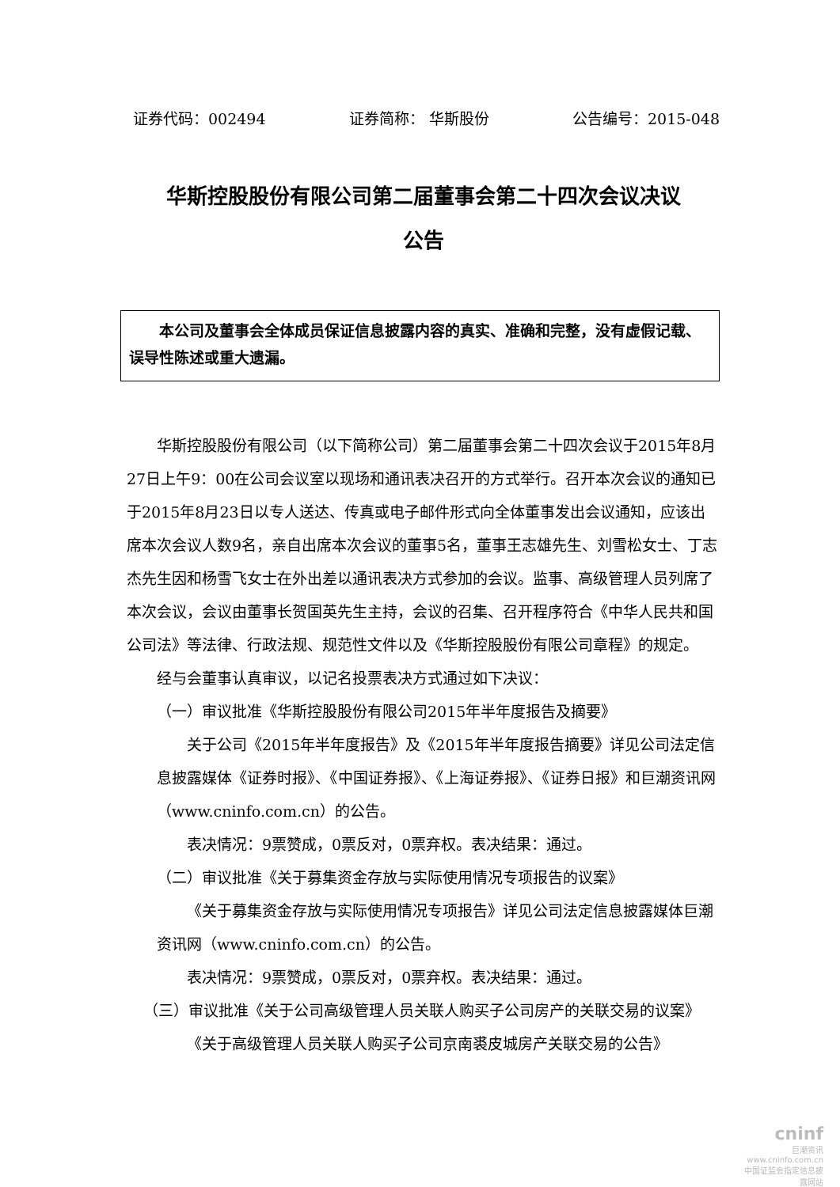证券代码：002494 证券简称： 华斯股份 公告编号：2015-048
华斯控股股份有限公司第二届董事会第二十四次会议决议
公告
本公司及董事会全体成员保证信息披露内容的真实、准确和完整，没有虚假记载、误导性陈述或重大遗漏。
华斯控股股份有限公司（以下简称公司）第二届董事会第二十四次会议于2015年8月27日上午9：00在公司会议室以现场和通讯表决召开的方式举行。召开本次会议的通知已于2015年8月23日以专人送达、传真或电子邮件形式向全体董事发出会议通知，应该出席本次会议人数9名，亲自出席本次会议的董事5名，董事王志雄先生、刘雪松女士、丁志杰先生因和杨雪飞女士在外出差以通讯表决方式参加的会议。监事、高级管理人员列席了本次会议，会议由董事长贺国英先生主持，会议的召集、召开程序符合《中华人民共和国公司法》等法律、行政法规、规范性文件以及《华斯控股股份有限公司章程》的规定。
经与会董事认真审议，以记名投票表决方式通过如下决议：
（一）审议批准《华斯控股股份有限公司2015年半年度报告及摘要》
关于公司《2015年半年度报告》及《2015年半年度报告摘要》详见公司法定信息披露媒体《证券时报》、《中国证券报》、《上海证券报》、《证券日报》和巨潮资讯网（www.cninfo.com.cn）的公告。
表决情况：9票赞成，0票反对，0票弃权。表决结果：通过。
（二）审议批准《关于募集资金存放与实际使用情况专项报告的议案》
《关于募集资金存放与实际使用情况专项报告》详见公司法定信息披露媒体巨潮资讯网（www.cninfo.com.cn）的公告。
表决情况：9票赞成，0票反对，0票弃权。表决结果：通过。
（三）审议批准《关于公司高级管理人员关联人购买子公司房产的关联交易的议案》
《关于高级管理人员关联人购买子公司京南裘皮城房产关联交易的公告》
cninf
巨潮资讯
www.cninfo.com.cn
中国证监会指定信息披露网站